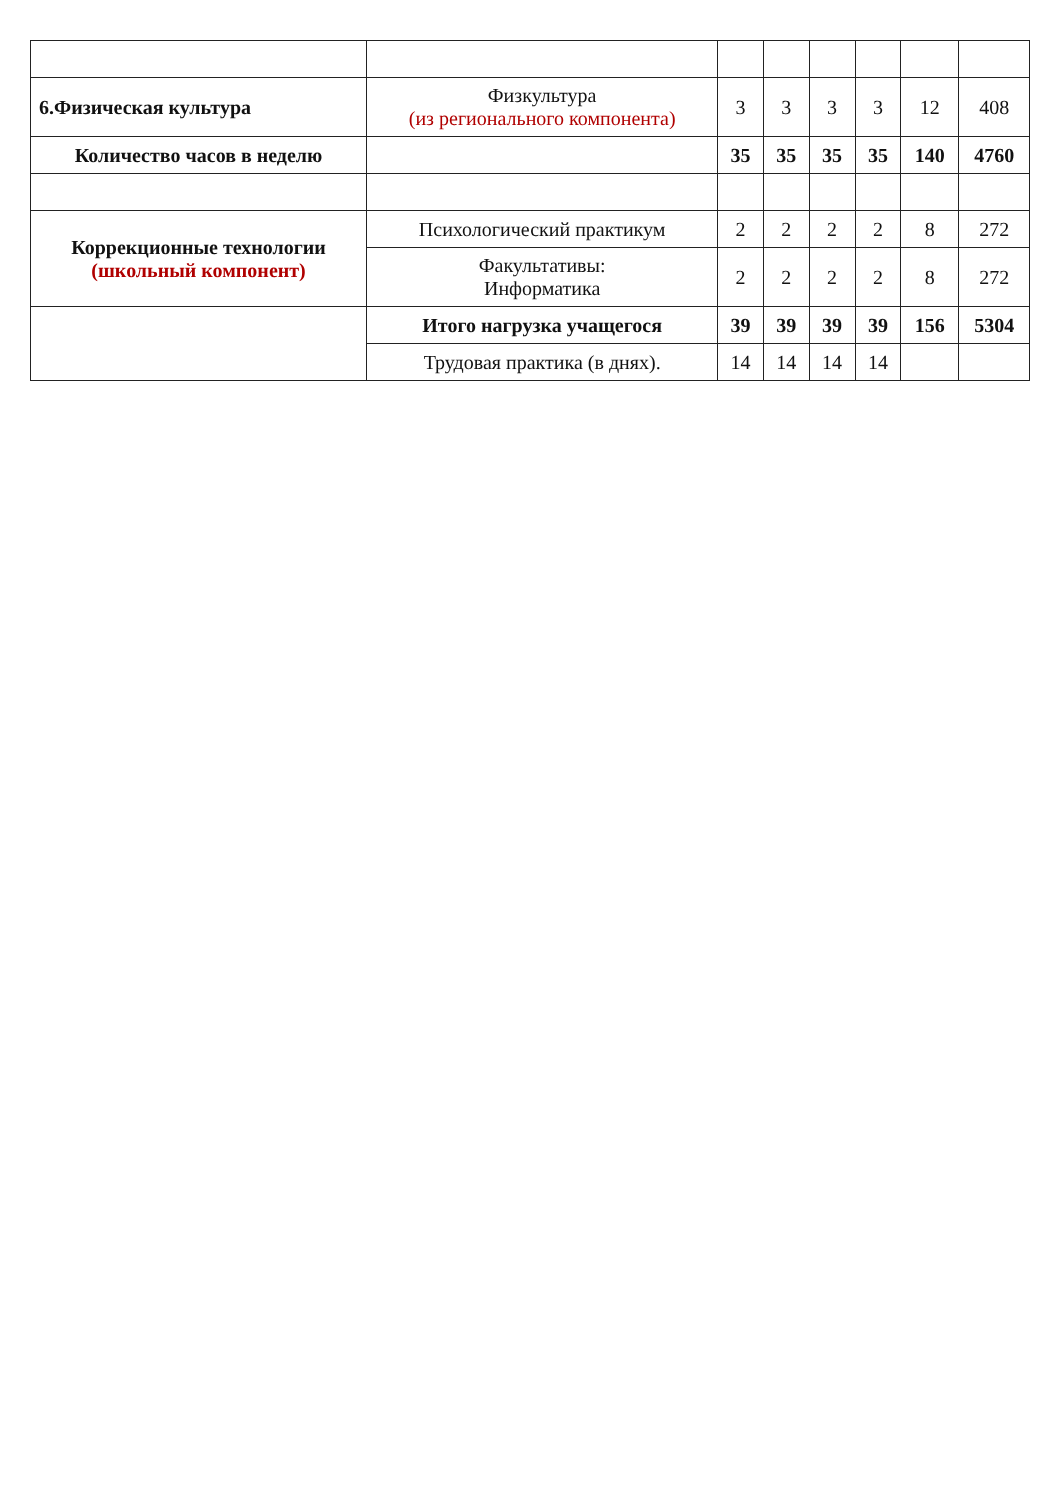| 6.Физическая культура | Физкультура (из регионального компонента) | 3 | 3 | 3 | 3 | 12 | 408 |
| Количество часов в неделю | | 35 | 35 | 35 | 35 | 140 | 4760 |
| Коррекционные технологии (школьный компонент) | Психологический практикум | 2 | 2 | 2 | 2 | 8 | 272 |
| | Факультативы: Информатика | 2 | 2 | 2 | 2 | 8 | 272 |
| | Итого нагрузка учащегося | 39 | 39 | 39 | 39 | 156 | 5304 |
| | Трудовая практика (в днях). | 14 | 14 | 14 | 14 | | |